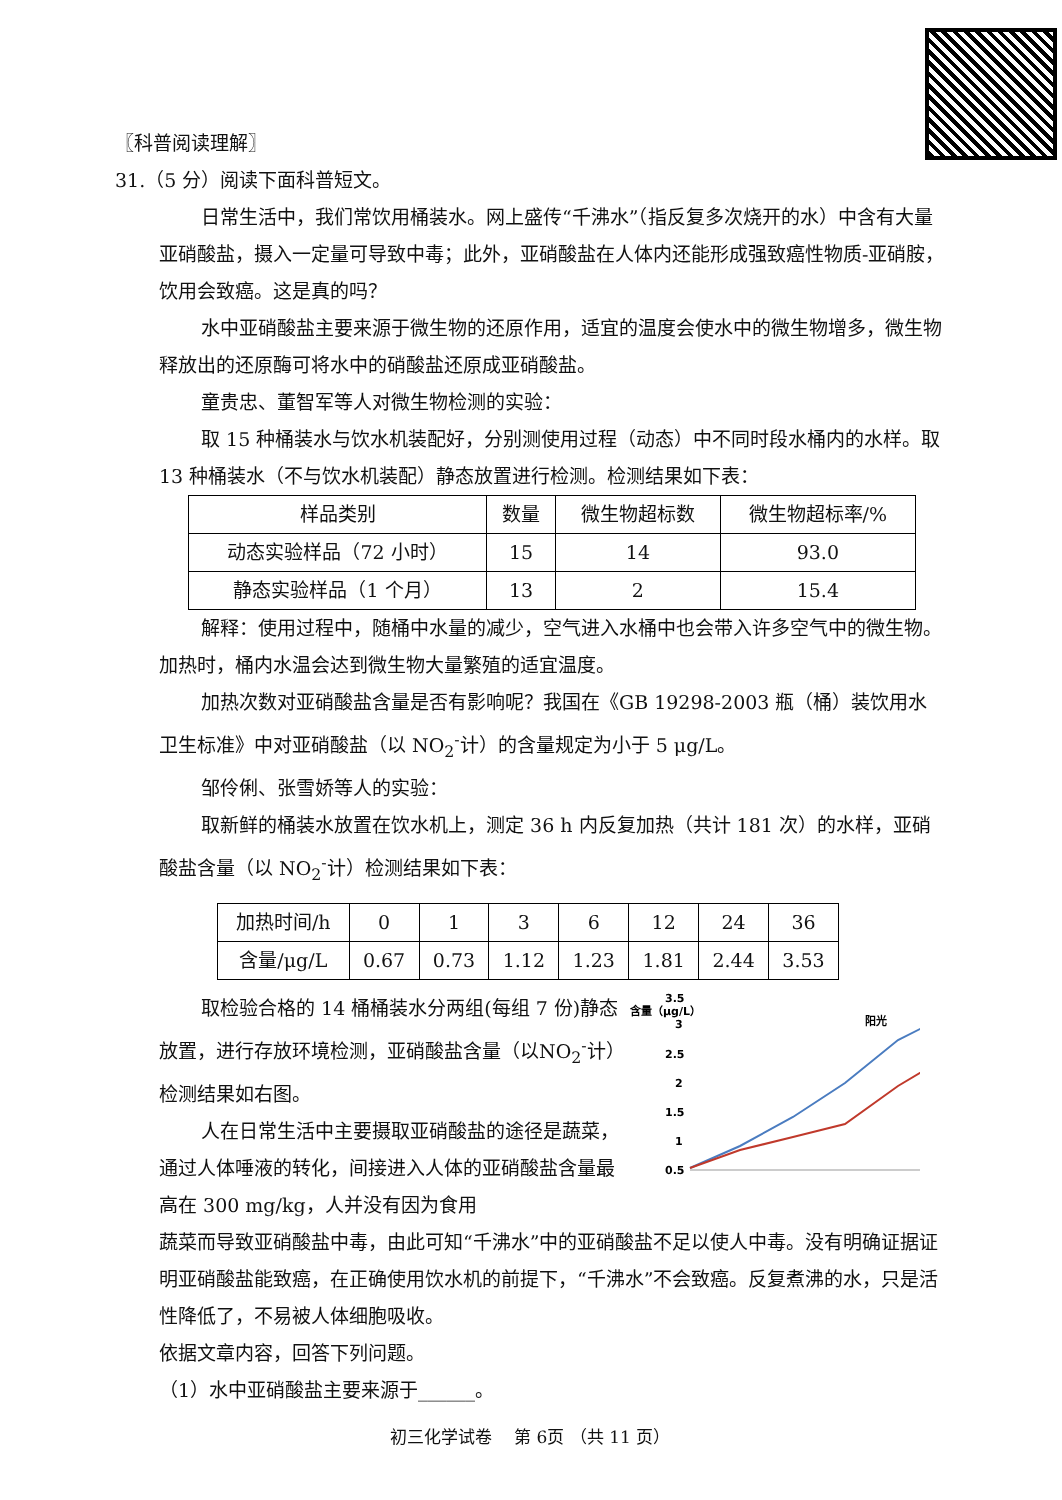〖科普阅读理解〗
31.（5 分）阅读下面科普短文。
日常生活中，我们常饮用桶装水。网上盛传“千沸水”（指反复多次烧开的水）中含有大量亚硝酸盐，摄入一定量可导致中毒；此外，亚硝酸盐在人体内还能形成强致癌性物质-亚硝胺，饮用会致癌。这是真的吗？
水中亚硝酸盐主要来源于微生物的还原作用，适宜的温度会使水中的微生物增多，微生物释放出的还原酶可将水中的硝酸盐还原成亚硝酸盐。
童贵忠、董智军等人对微生物检测的实验：
取 15 种桶装水与饮水机装配好，分别测使用过程（动态）中不同时段水桶内的水样。取 13 种桶装水（不与饮水机装配）静态放置进行检测。检测结果如下表：
| 样品类别 | 数量 | 微生物超标数 | 微生物超标率/% |
| --- | --- | --- | --- |
| 动态实验样品（72 小时） | 15 | 14 | 93.0 |
| 静态实验样品（1 个月） | 13 | 2 | 15.4 |
解释：使用过程中，随桶中水量的减少，空气进入水桶中也会带入许多空气中的微生物。加热时，桶内水温会达到微生物大量繁殖的适宜温度。
加热次数对亚硝酸盐含量是否有影响呢？我国在《GB 19298-2003 瓶（桶）装饮用水卫生标准》中对亚硝酸盐（以 NO<sub>2</sub><sup>-</sup>计）的含量规定为小于 5 μg/L。
邹伶俐、张雪娇等人的实验：
取新鲜的桶装水放置在饮水机上，测定 36 h 内反复加热（共计 181 次）的水样，亚硝酸盐含量（以 NO<sub>2</sub><sup>-</sup>计）检测结果如下表：
| 加热时间/h | 0 | 1 | 3 | 6 | 12 | 24 | 36 |
| 含量/μg/L | 0.67 | 0.73 | 1.12 | 1.23 | 1.81 | 2.44 | 3.53 |
取检验合格的 14 桶桶装水分两组(每组 7 份)静态放置，进行存放环境检测，亚硝酸盐含量（以NO<sub>2</sub><sup>-</sup>计）检测结果如右图。
人在日常生活中主要摄取亚硝酸盐的途径是蔬菜，通过人体唾液的转化，间接进入人体的亚硝酸盐含量最高在 300 mg/kg，人并没有因为食用
含量（μg/L）
3.5
3
2.5
2
1.5
1
0.5
阳光
蔬菜而导致亚硝酸盐中毒，由此可知“千沸水”中的亚硝酸盐不足以使人中毒。没有明确证据证明亚硝酸盐能致癌，在正确使用饮水机的前提下，“千沸水”不会致癌。反复煮沸的水，只是活性降低了，不易被人体细胞吸收。
依据文章内容，回答下列问题。
（1）水中亚硝酸盐主要来源于______。
初三化学试卷　 第 6页 （共 11 页）